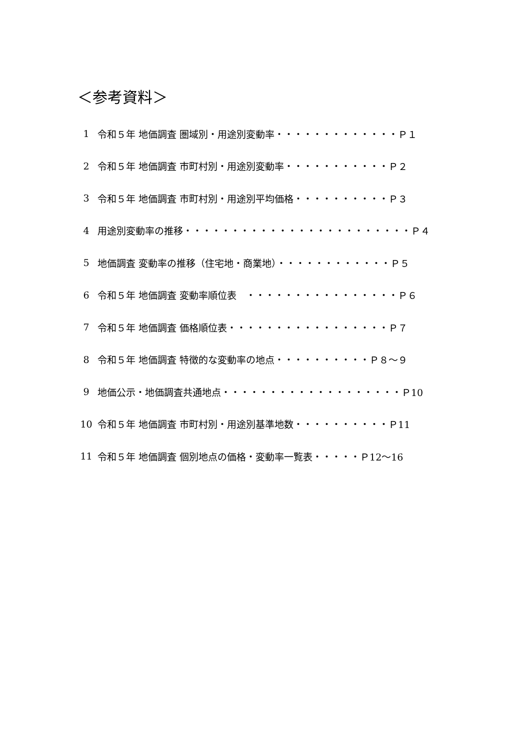＜参考資料＞
1 令和５年 地価調査 圏域別・用途別変動率・・・・・・・・・・・・・Ｐ１
2 令和５年 地価調査 市町村別・用途別変動率・・・・・・・・・・・Ｐ２
3 令和５年 地価調査 市町村別・用途別平均価格・・・・・・・・・・Ｐ３
4 用途別変動率の推移・・・・・・・・・・・・・・・・・・・・・・・・Ｐ４
5 地価調査 変動率の推移（住宅地・商業地）・・・・・・・・・・・・Ｐ５
6 令和５年 地価調査 変動率順位表　・・・・・・・・・・・・・・・・Ｐ６
7 令和５年 地価調査 価格順位表・・・・・・・・・・・・・・・・・Ｐ７
8 令和５年 地価調査 特徴的な変動率の地点・・・・・・・・・・Ｐ８～９
9 地価公示・地価調査共通地点・・・・・・・・・・・・・・・・・・・Ｐ10
10 令和５年 地価調査 市町村別・用途別基準地数・・・・・・・・・・Ｐ11
11 令和５年 地価調査 個別地点の価格・変動率一覧表・・・・・Ｐ12～16